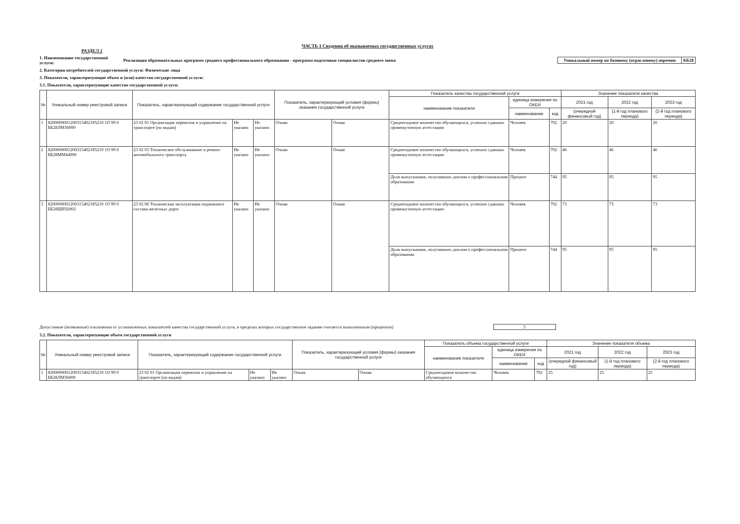ЧАСТЬ 1 Сведения об оказываемых государственных услугах
РАЗДЕЛ 2
1. Наименование государственной услуги:
Реализация образовательных программ среднего профессионального образования - программ подготовки специалистов среднего звена
| Уникальный номер по базовому (отраслевому) перечню | ББ28 |
2. Категории потребителей государственной услуги: Физические лица
3. Показатели, характеризующие объем и (или) качество государственной услуги:
3.1. Показатели, характеризующие качество государственной услуги:
| № | Уникальный номер реестровой записи | Показатель, характеризующий содержание государственной услуги | | | Показатель, характеризующий условия (формы) оказания государственной услуги | | Показатель качества государственной услуги | | | Значение показателя качества | | |
| --- | --- | --- | --- | --- | --- | --- | --- | --- | --- | --- | --- | --- |
| | | | | | | | наименование показателя | единица измерения по ОКЕИ | | 2021 год | 2022 год | 2023 год |
| | | | | | | | | наименование | код | (очередной финансовый год) | (1-й год планового периода) | (2-й год планового периода) |
| 1 | 8200000001200315402185210 1О 99 0 ББ28ЛМ36000 | 23 02 01 Организация перевозок и управление на транспорте (по видам) | Не указано | Не указано | Очная | Очная | Среднегодовое количество обучающихся, успешно сдавших промежуточную аттестацию | Человек | 792 | 20 | 20 | 20 |
| 2 | 8200000001200315402185210 1О 99 0 ББ28ММ44000 | 23 02 03 Техническое обслуживание и ремонт автомобильного транспорта | Не указано | Не указано | Очная | Очная | Среднегодовое количество обучающихся, успешно сдавших промежуточную аттестацию | Человек | 792 | 46 | 46 | 46 |
| | | | | | | | Доля выпускников, получивших диплом о профессиональном образовании | Процент | 744 | 95 | 95 | 95 |
| 3 | 8200000001200315402185210 1О 99 0 ББ28ШЕ92002 | 23 02 06 Техническая эксплуатация подвижного состава железных дорог | Не указано | Не указано | Очная | Очная | Среднегодовое количество обучающихся, успешно сдавших промежуточную аттестацию | Человек | 792 | 73 | 73 | 73 |
| | | | | | | | Доля выпускников, получивших диплом о профессиональном образовании | Процент | 744 | 95 | 95 | 95 |
Допустимые (возможные) отклонения от установленных показателей качества государственной услуги, в пределах которых государственное задание считается выполненным (процентов) 5
3.2. Показатели, характеризующие объем государственной услуги
| № | Уникальный номер реестровой записи | Показатель, характеризующий содержание государственной услуги | | | Показатель, характеризующий условия (формы) оказания государственной услуги | | Показатель объема государственной услуги | | | Значение показателя объема | | |
| --- | --- | --- | --- | --- | --- | --- | --- | --- | --- | --- | --- | --- |
| | | | | | | | наименование показателя | единица измерения по ОКЕИ | | 2021 год | 2022 год | 2023 год |
| | | | | | | | | наименование | код | (очередной финансовый год) | (1-й год планового периода) | (2-й год планового периода) |
| 1 | 8200000001200315402185210 1О 99 0 ББ28ЛМ36000 | 23 02 01 Организация перевозок и управление на транспорте (по видам) | Не указано | Не указано | Очная | Очная | Среднегодовое количество обучающихся | Человек | 792 | 25 | 25 | 25 |